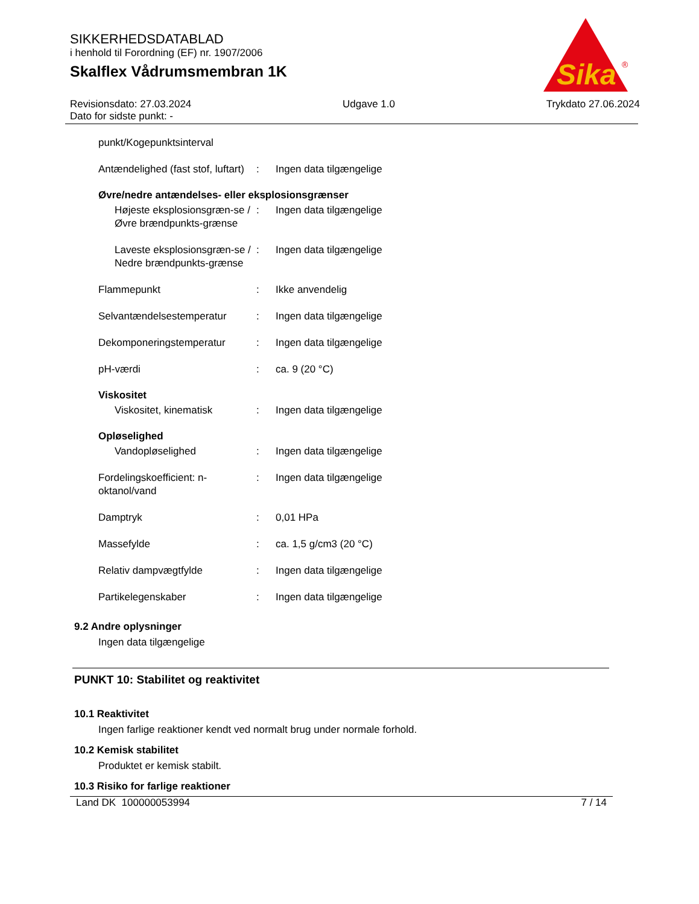SIKKERHEDSDATABLAD
i henhold til Forordning (EF) nr. 1907/2006
Skalflex Vådrumsmembran 1K
Sika
®
Revisionsdato: 27.03.2024
Dato for sidste punkt: - Udgave 1.0 Trykdato 27.06.2024
punkt/Kogepunktsinterval
Antændelighed (fast stof, luftart)
: Ingen data tilgængelige
Øvre/nedre antændelses- eller eksplosionsgrænser
Højeste eksplosionsgræn-se / Øvre brændpunkts-grænse
: Ingen data tilgængelige
Laveste eksplosionsgræn-se / Nedre brændpunkts-grænse
: Ingen data tilgængelige
Flammepunkt : Ikke anvendelig
Selvantændelsestemperatur : Ingen data tilgængelige
Dekomponeringstemperatur : Ingen data tilgængelige
pH-værdi : ca. 9 (20 °C)
Viskositet
Viskositet, kinematisk : Ingen data tilgængelige
Opløselighed
Vandopløselighed : Ingen data tilgængelige
Fordelingskoefficient: n-oktanol/vand
: Ingen data tilgængelige
Damptryk : 0,01 HPa
Massefylde : ca. 1,5 g/cm3 (20 °C)
Relativ dampvægtfylde : Ingen data tilgængelige
Partikelegenskaber : Ingen data tilgængelige
9.2 Andre oplysninger
Ingen data tilgængelige
PUNKT 10: Stabilitet og reaktivitet
10.1 Reaktivitet
Ingen farlige reaktioner kendt ved normalt brug under normale forhold.
10.2 Kemisk stabilitet
Produktet er kemisk stabilt.
10.3 Risiko for farlige reaktioner
Land DK 100000053994 7 / 14